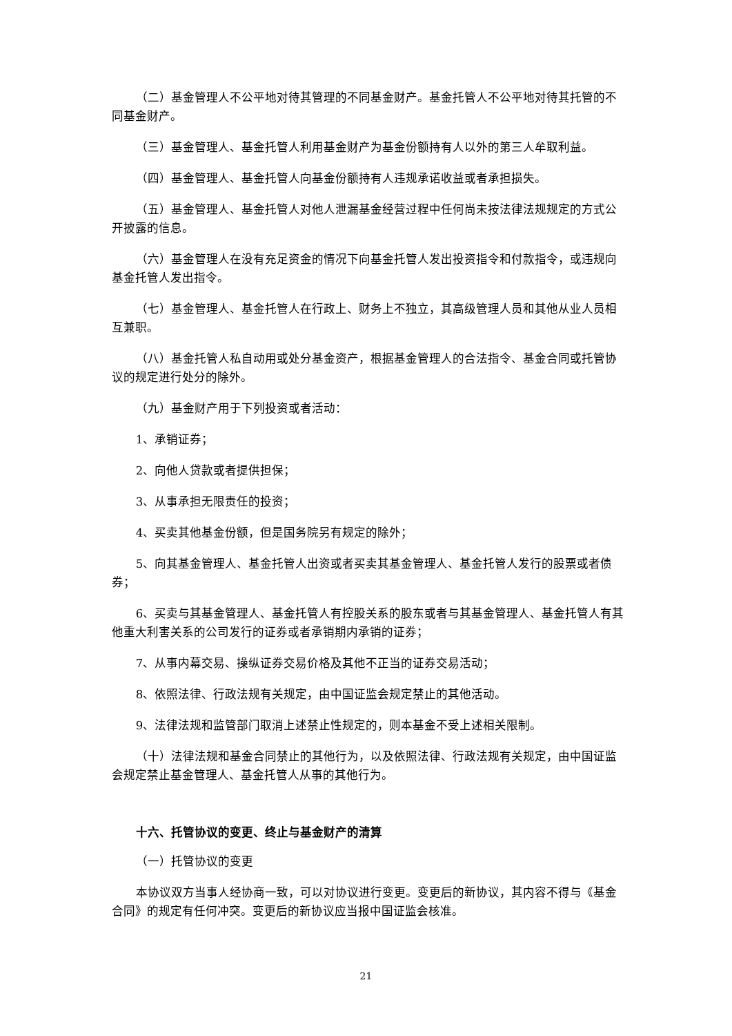（二）基金管理人不公平地对待其管理的不同基金财产。基金托管人不公平地对待其托管的不同基金财产。
（三）基金管理人、基金托管人利用基金财产为基金份额持有人以外的第三人牟取利益。
（四）基金管理人、基金托管人向基金份额持有人违规承诺收益或者承担损失。
（五）基金管理人、基金托管人对他人泄漏基金经营过程中任何尚未按法律法规规定的方式公开披露的信息。
（六）基金管理人在没有充足资金的情况下向基金托管人发出投资指令和付款指令，或违规向基金托管人发出指令。
（七）基金管理人、基金托管人在行政上、财务上不独立，其高级管理人员和其他从业人员相互兼职。
（八）基金托管人私自动用或处分基金资产，根据基金管理人的合法指令、基金合同或托管协议的规定进行处分的除外。
（九）基金财产用于下列投资或者活动：
1、承销证券；
2、向他人贷款或者提供担保；
3、从事承担无限责任的投资；
4、买卖其他基金份额，但是国务院另有规定的除外；
5、向其基金管理人、基金托管人出资或者买卖其基金管理人、基金托管人发行的股票或者债券；
6、买卖与其基金管理人、基金托管人有控股关系的股东或者与其基金管理人、基金托管人有其他重大利害关系的公司发行的证券或者承销期内承销的证券；
7、从事内幕交易、操纵证券交易价格及其他不正当的证券交易活动；
8、依照法律、行政法规有关规定，由中国证监会规定禁止的其他活动。
9、法律法规和监管部门取消上述禁止性规定的，则本基金不受上述相关限制。
（十）法律法规和基金合同禁止的其他行为，以及依照法律、行政法规有关规定，由中国证监会规定禁止基金管理人、基金托管人从事的其他行为。
十六、托管协议的变更、终止与基金财产的清算
（一）托管协议的变更
本协议双方当事人经协商一致，可以对协议进行变更。变更后的新协议，其内容不得与《基金合同》的规定有任何冲突。变更后的新协议应当报中国证监会核准。
21